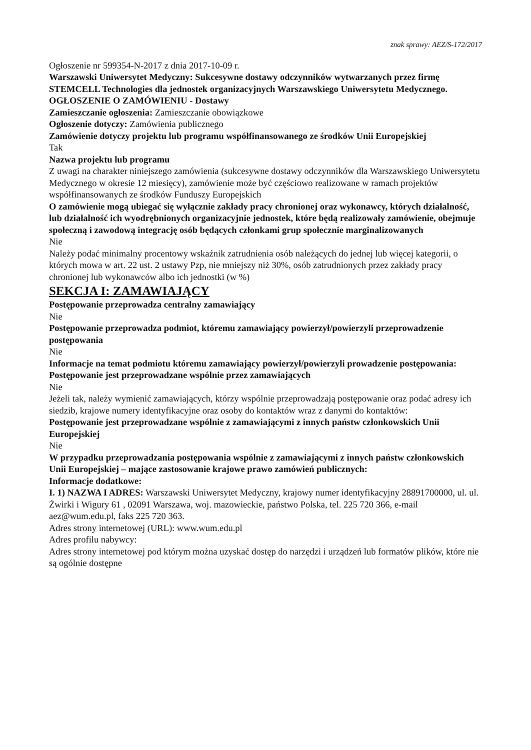znak sprawy: AEZ/S-172/2017
Ogłoszenie nr 599354-N-2017 z dnia 2017-10-09 r.
Warszawski Uniwersytet Medyczny: Sukcesywne dostawy odczynników wytwarzanych przez firmę STEMCELL Technologies dla jednostek organizacyjnych Warszawskiego Uniwersytetu Medycznego.
OGŁOSZENIE O ZAMÓWIENIU - Dostawy
Zamieszczanie ogłoszenia: Zamieszczanie obowiązkowe
Ogłoszenie dotyczy: Zamówienia publicznego
Zamówienie dotyczy projektu lub programu współfinansowanego ze środków Unii Europejskiej
Tak
Nazwa projektu lub programu
Z uwagi na charakter niniejszego zamówienia (sukcesywne dostawy odczynników dla Warszawskiego Uniwersytetu Medycznego w okresie 12 miesięcy), zamówienie może być częściowo realizowane w ramach projektów współfinansowanych ze środków Funduszy Europejskich
O zamówienie mogą ubiegać się wyłącznie zakłady pracy chronionej oraz wykonawcy, których działalność, lub działalność ich wyodrębnionych organizacyjnie jednostek, które będą realizowały zamówienie, obejmuje społeczną i zawodową integrację osób będących członkami grup społecznie marginalizowanych
Nie
Należy podać minimalny procentowy wskaźnik zatrudnienia osób należących do jednej lub więcej kategorii, o których mowa w art. 22 ust. 2 ustawy Pzp, nie mniejszy niż 30%, osób zatrudnionych przez zakłady pracy chronionej lub wykonawców albo ich jednostki (w %)
SEKCJA I: ZAMAWIAJĄCY
Postępowanie przeprowadza centralny zamawiający
Nie
Postępowanie przeprowadza podmiot, któremu zamawiający powierzył/powierzyli przeprowadzenie postępowania
Nie
Informacje na temat podmiotu któremu zamawiający powierzył/powierzyli prowadzenie postępowania:
Postępowanie jest przeprowadzane wspólnie przez zamawiających
Nie
Jeżeli tak, należy wymienić zamawiających, którzy wspólnie przeprowadzają postępowanie oraz podać adresy ich siedzib, krajowe numery identyfikacyjne oraz osoby do kontaktów wraz z danymi do kontaktów:
Postępowanie jest przeprowadzane wspólnie z zamawiającymi z innych państw członkowskich Unii Europejskiej
Nie
W przypadku przeprowadzania postępowania wspólnie z zamawiającymi z innych państw członkowskich Unii Europejskiej – mające zastosowanie krajowe prawo zamówień publicznych:
Informacje dodatkowe:
I. 1) NAZWA I ADRES: Warszawski Uniwersytet Medyczny, krajowy numer identyfikacyjny 28891700000, ul. ul. Żwirki i Wigury 61 , 02091 Warszawa, woj. mazowieckie, państwo Polska, tel. 225 720 366, e-mail aez@wum.edu.pl, faks 225 720 363.
Adres strony internetowej (URL): www.wum.edu.pl
Adres profilu nabywcy:
Adres strony internetowej pod którym można uzyskać dostęp do narzędzi i urządzeń lub formatów plików, które nie są ogólnie dostępne